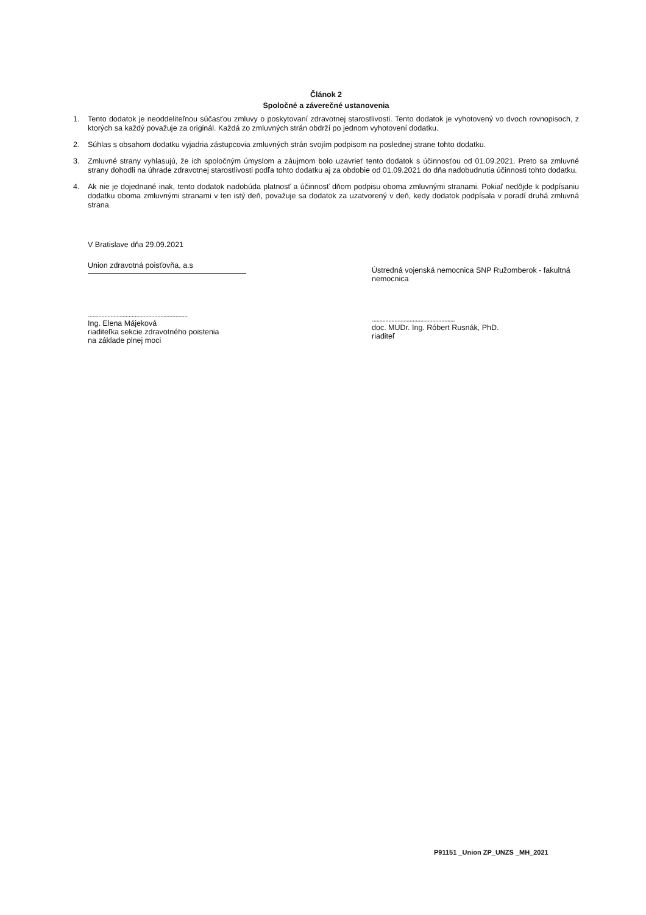Článok 2
Spoločné a záverečné ustanovenia
1. Tento dodatok je neoddeliteľnou súčasťou zmluvy o poskytovaní zdravotnej starostlivosti. Tento dodatok je vyhotovený vo dvoch rovnopisoch, z ktorých sa každý považuje za originál. Každá zo zmluvných strán obdrží po jednom vyhotovení dodatku.
2. Súhlas s obsahom dodatku vyjadria zástupcovia zmluvných strán svojím podpisom na poslednej strane tohto dodatku.
3. Zmluvné strany vyhlasujú, že ich spoločným úmyslom a záujmom bolo uzavrieť tento dodatok s účinnosťou od 01.09.2021. Preto sa zmluvné strany dohodli na úhrade zdravotnej starostlivosti podľa tohto dodatku aj za obdobie od 01.09.2021 do dňa nadobudnutia účinnosti tohto dodatku.
4. Ak nie je dojednané inak, tento dodatok nadobúda platnosť a účinnosť dňom podpisu oboma zmluvnými stranami. Pokiaľ nedôjde k podpísaniu dodatku oboma zmluvnými stranami v ten istý deň, považuje sa dodatok za uzatvorený v deň, kedy dodatok podpísala v poradí druhá zmluvná strana.
V Bratislave dňa 29.09.2021
Union zdravotná poisťovňa, a.s
..................................................................
Ing. Elena Májeková
riaditeľka sekcie zdravotného poistenia
na základe plnej moci
Ústredná vojenská nemocnica SNP Ružomberok - fakultná nemocnica
.......................................................
doc. MUDr. Ing. Róbert Rusnák, PhD.
riaditeľ
P91151 _Union ZP_UNZS _MH_2021